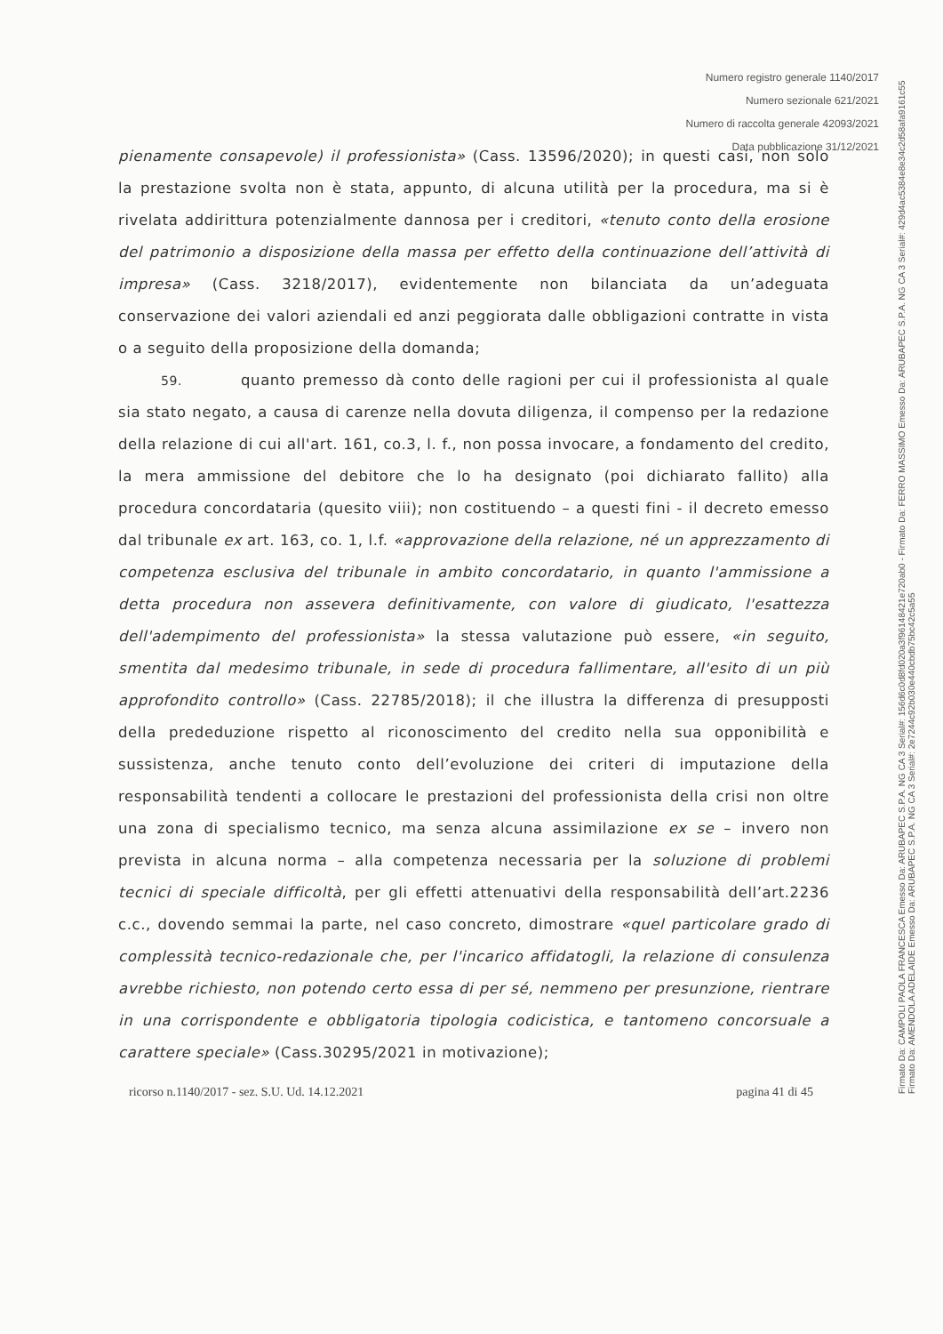Numero registro generale 1140/2017
Numero sezionale 621/2021
Numero di raccolta generale 42093/2021
Data pubblicazione 31/12/2021
pienamente consapevole) il professionista» (Cass. 13596/2020); in questi casi, non solo la prestazione svolta non è stata, appunto, di alcuna utilità per la procedura, ma si è rivelata addirittura potenzialmente dannosa per i creditori, «tenuto conto della erosione del patrimonio a disposizione della massa per effetto della continuazione dell’attività di impresa» (Cass. 3218/2017), evidentemente non bilanciata da un’adeguata conservazione dei valori aziendali ed anzi peggiorata dalle obbligazioni contratte in vista o a seguito della proposizione della domanda;
59. quanto premesso dà conto delle ragioni per cui il professionista al quale sia stato negato, a causa di carenze nella dovuta diligenza, il compenso per la redazione della relazione di cui all'art. 161, co.3, l. f., non possa invocare, a fondamento del credito, la mera ammissione del debitore che lo ha designato (poi dichiarato fallito) alla procedura concordataria (quesito viii); non costituendo – a questi fini - il decreto emesso dal tribunale ex art. 163, co. 1, l.f. «approvazione della relazione, né un apprezzamento di competenza esclusiva del tribunale in ambito concordatario, in quanto l'ammissione a detta procedura non assevera definitivamente, con valore di giudicato, l'esattezza dell'adempimento del professionista» la stessa valutazione può essere, «in seguito, smentita dal medesimo tribunale, in sede di procedura fallimentare, all'esito di un più approfondito controllo» (Cass. 22785/2018); il che illustra la differenza di presupposti della prededuzione rispetto al riconoscimento del credito nella sua opponibilità e sussistenza, anche tenuto conto dell’evoluzione dei criteri di imputazione della responsabilità tendenti a collocare le prestazioni del professionista della crisi non oltre una zona di specialismo tecnico, ma senza alcuna assimilazione ex se – invero non prevista in alcuna norma – alla competenza necessaria per la soluzione di problemi tecnici di speciale difficoltà, per gli effetti attenuativi della responsabilità dell’art.2236 c.c., dovendo semmai la parte, nel caso concreto, dimostrare «quel particolare grado di complessità tecnico-redazionale che, per l'incarico affidatogli, la relazione di consulenza avrebbe richiesto, non potendo certo essa di per sé, nemmeno per presunzione, rientrare in una corrispondente e obbligatoria tipologia codicistica, e tantomeno concorsuale a carattere speciale» (Cass.30295/2021 in motivazione);
ricorso n.1140/2017 - sez. S.U. Ud. 14.12.2021 pagina 41 di 45
Firmato Da: CAMPOLI PAOLA FRANCESCA Emesso Da: ARUBAPEC S.P.A. NG CA 3 Serial#: 156d6c0d8fd020a3f96148421e720ab0 - Firmato Da: FERRO MASSIMO Emesso Da: ARUBAPEC S.P.A. NG CA 3 Serial#: 429d4ac5384e8e34c2d58afa9161c55 Firmato Da: AMENDOLA ADELAIDE Emesso Da: ARUBAPEC S.P.A. NG CA 3 Serial#: 2e7244c92b030e440cbdb75bc42c5a55